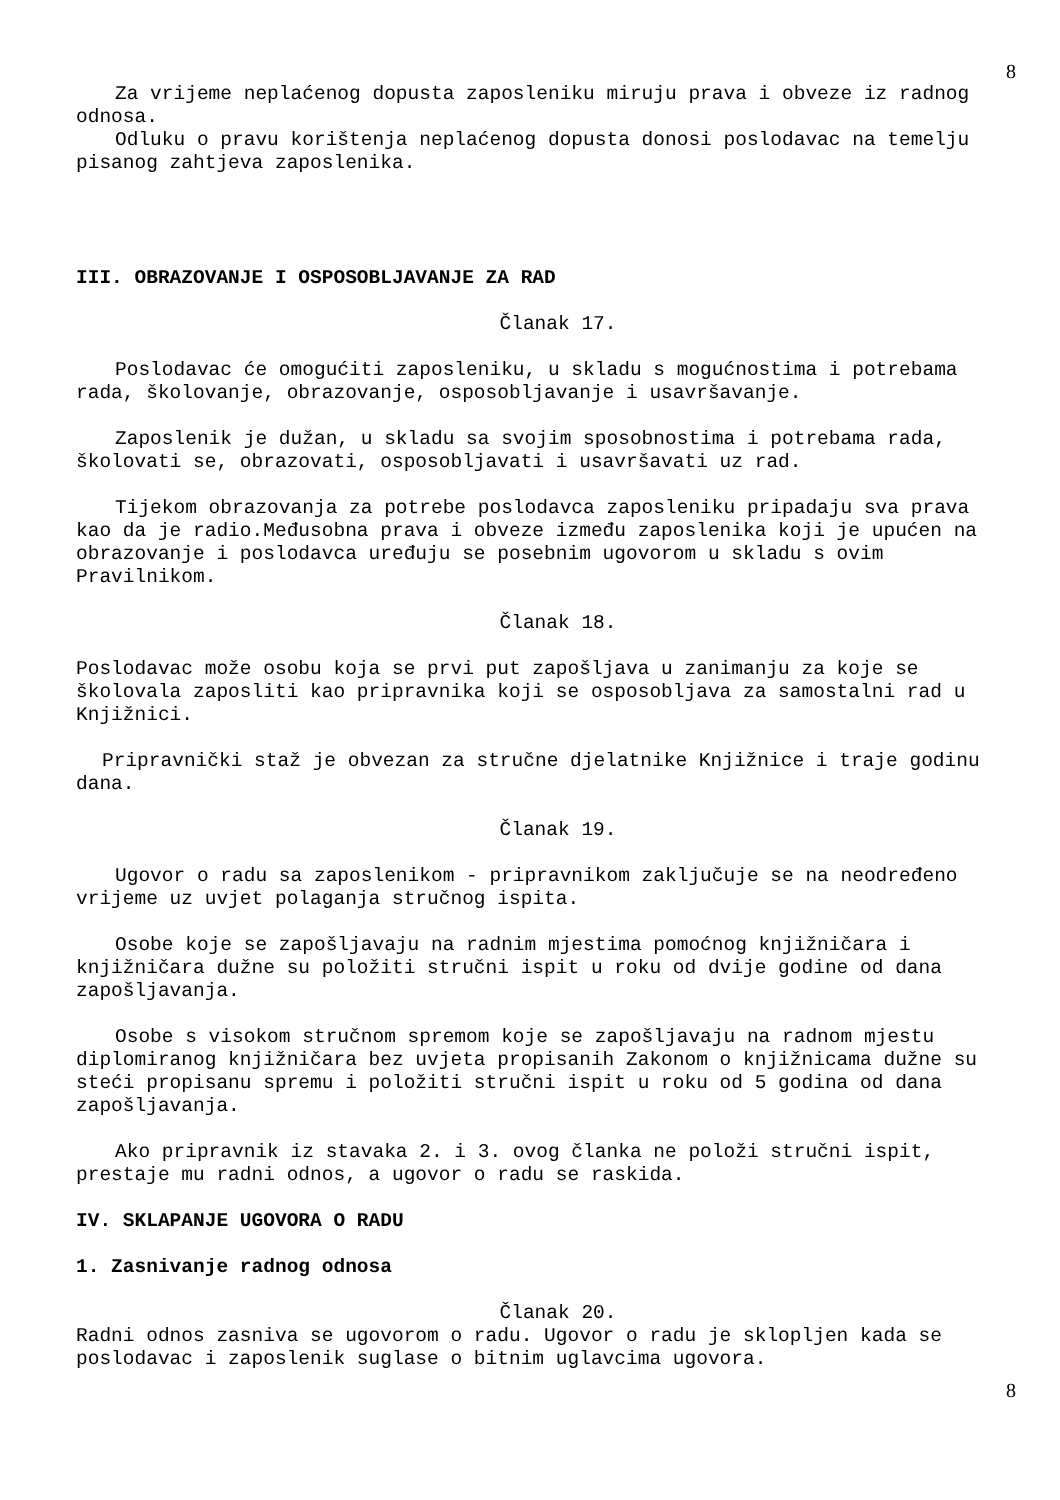8
Za vrijeme neplaćenog dopusta zaposleniku miruju prava i obveze iz radnog odnosa.
Odluku o pravu korištenja neplaćenog dopusta donosi poslodavac na temelju pisanog zahtjeva zaposlenika.
III. OBRAZOVANJE I OSPOSOBLJAVANJE ZA RAD
Članak 17.
Poslodavac će omogućiti zaposleniku, u skladu s mogućnostima i potrebama rada, školovanje, obrazovanje, osposobljavanje i usavršavanje.
Zaposlenik je dužan, u skladu sa svojim sposobnostima i potrebama rada, školovati se, obrazovati, osposobljavati i usavršavati uz rad.
Tijekom obrazovanja za potrebe poslodavca zaposleniku pripadaju sva prava kao da je radio.Međusobna prava i obveze između zaposlenika koji je upućen na obrazovanje i poslodavca uređuju se posebnim ugovorom u skladu s ovim Pravilnikom.
Članak 18.
Poslodavac može osobu koja se prvi put zapošljava u zanimanju za koje se školovala zaposliti kao pripravnika koji se osposobljava za samostalni rad u Knjižnici.
Pripravnički staž je obvezan za stručne djelatnike Knjižnice i traje godinu dana.
Članak 19.
Ugovor o radu sa zaposlenikom - pripravnikom zaključuje se na neodređeno vrijeme uz uvjet polaganja stručnog ispita.
Osobe koje se zapošljavaju na radnim mjestima pomoćnog knjižničara i knjižničara dužne su položiti stručni ispit u roku od dvije godine od dana zapošljavanja.
Osobe s visokom stručnom spremom koje se zapošljavaju na radnom mjestu diplomiranog knjižničara bez uvjeta propisanih Zakonom o knjižnicama dužne su steći propisanu spremu i položiti stručni ispit u roku od 5 godina od dana zapošljavanja.
Ako pripravnik iz stavaka 2. i 3. ovog članka ne položi stručni ispit, prestaje mu radni odnos, a ugovor o radu se raskida.
IV. SKLAPANJE UGOVORA O RADU
1. Zasnivanje radnog odnosa
Članak 20.
Radni odnos zasniva se ugovorom o radu. Ugovor o radu je sklopljen kada se poslodavac i zaposlenik suglase o bitnim uglavcima ugovora.
8